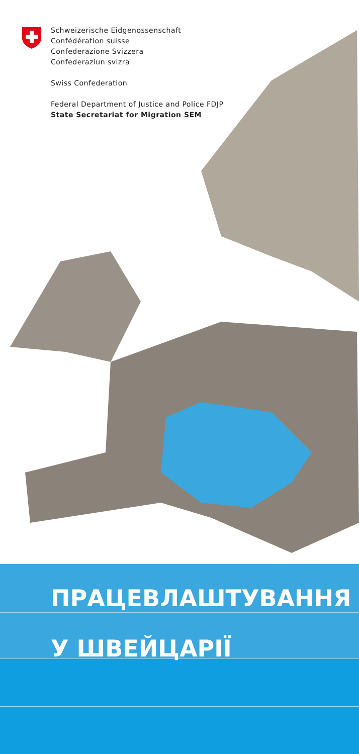Schweizerische Eidgenossenschaft
Confédération suisse
Confederazione Svizzera
Confederaziun svizra
Swiss Confederation
Federal Department of Justice and Police FDJP
State Secretariat for Migration SEM
ПРАЦЕВЛАШТУВАННЯ
У ШВЕЙЦАРІЇ